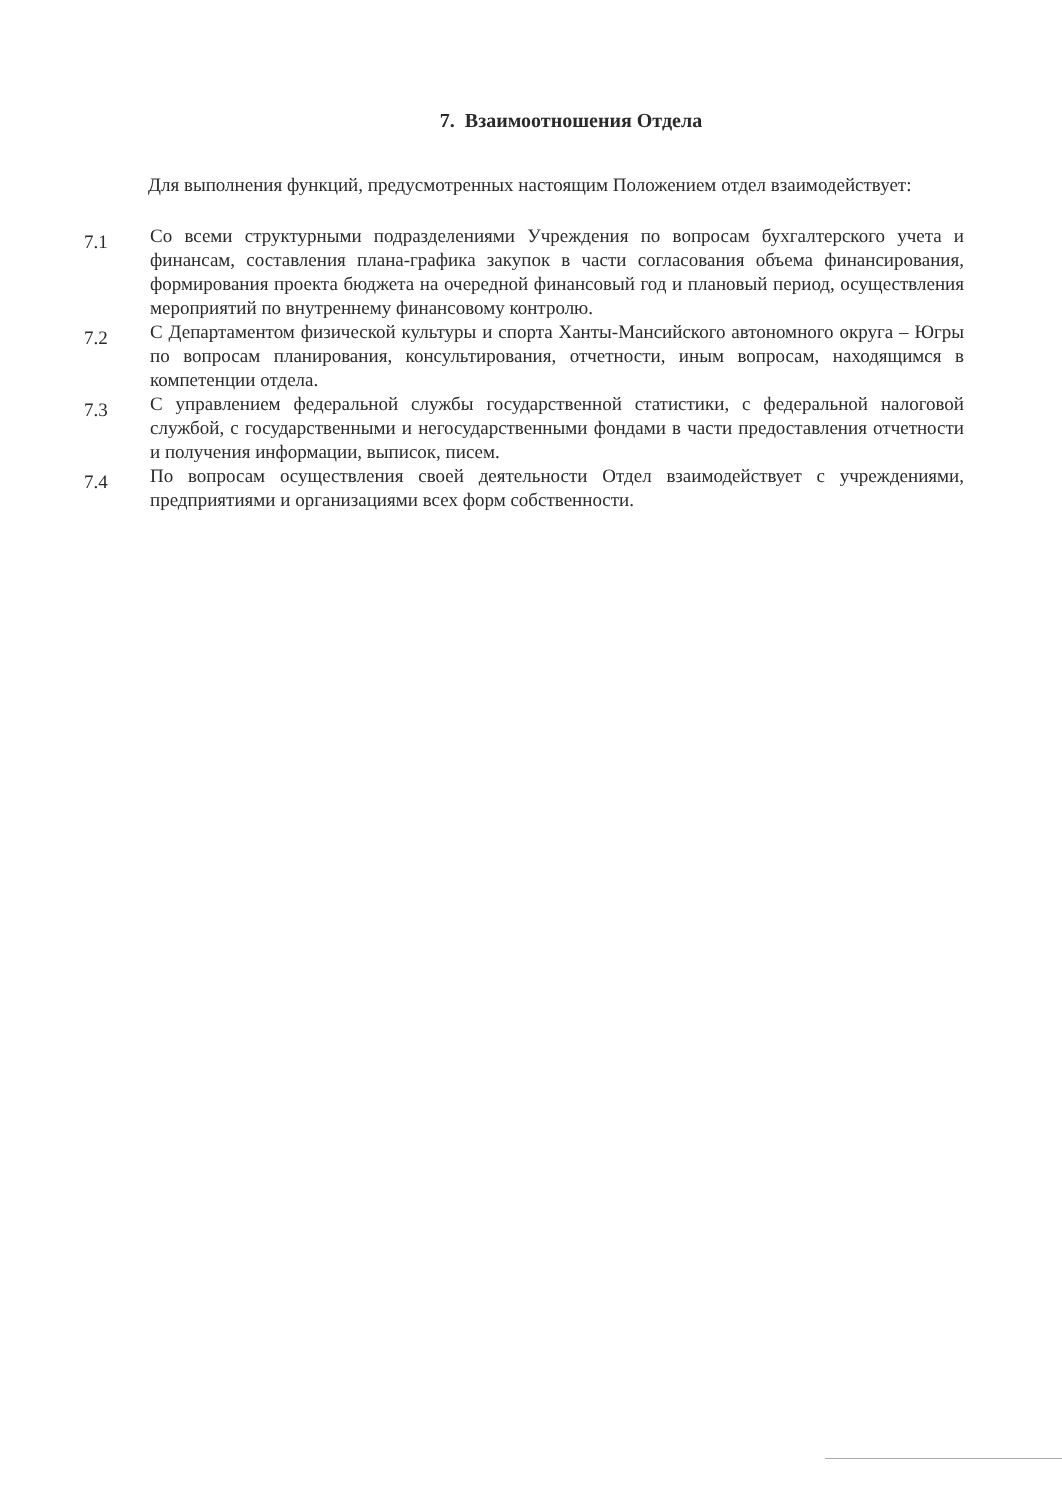7. Взаимоотношения Отдела
Для выполнения функций, предусмотренных настоящим Положением отдел взаимодействует:
7.1
Со всеми структурными подразделениями Учреждения по вопросам бухгалтерского учета и финансам, составления плана-графика закупок в части согласования объема финансирования, формирования проекта бюджета на очередной финансовый год и плановый период, осуществления мероприятий по внутреннему финансовому контролю.
7.2
С Департаментом физической культуры и спорта Ханты-Мансийского автономного округа – Югры по вопросам планирования, консультирования, отчетности, иным вопросам, находящимся в компетенции отдела.
7.3
С управлением федеральной службы государственной статистики, с федеральной налоговой службой, с государственными и негосударственными фондами в части предоставления отчетности и получения информации, выписок, писем.
7.4
По вопросам осуществления своей деятельности Отдел взаимодействует с учреждениями, предприятиями и организациями всех форм собственности.